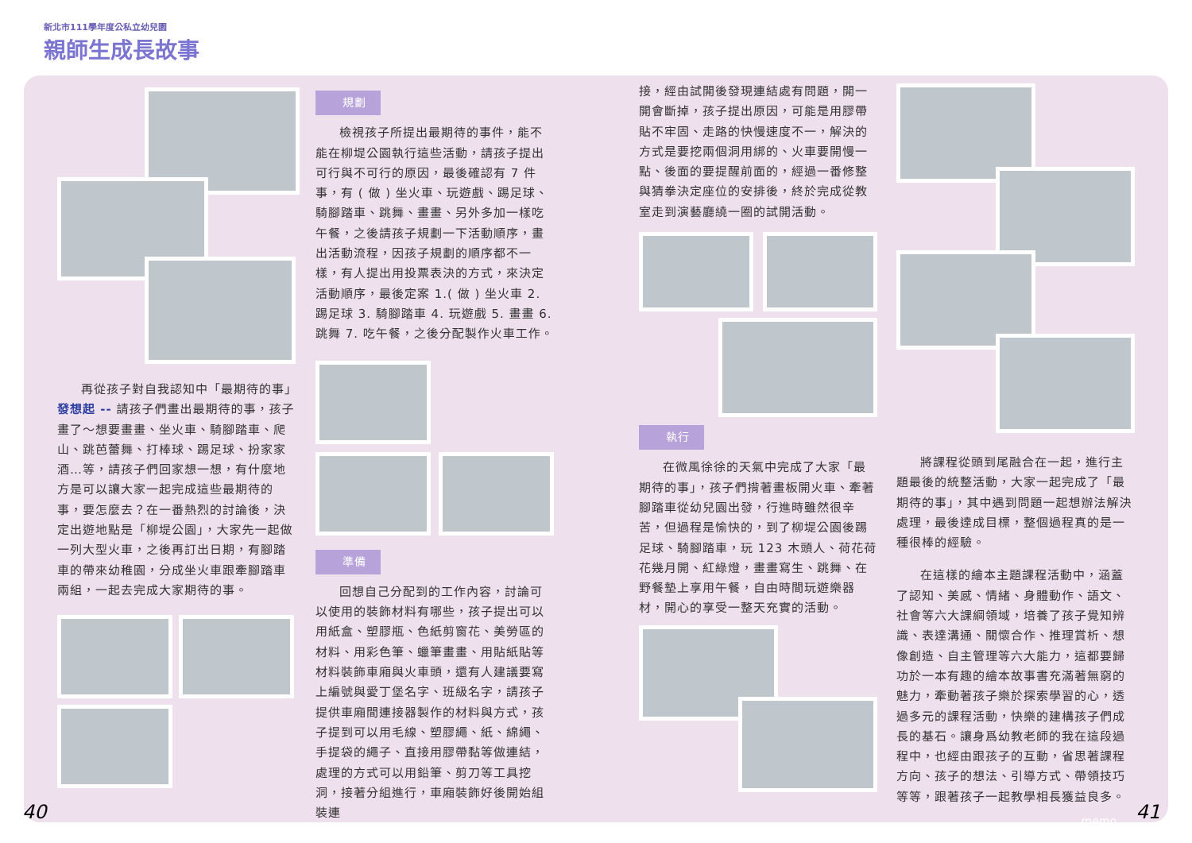新北市111學年度公私立幼兒園
親師生成長故事
再從孩子對自我認知中「最期待的事」
發想起 -- 請孩子們畫出最期待的事，孩子畫了～想要畫畫、坐火車、騎腳踏車、爬山、跳芭蕾舞、打棒球、踢足球、扮家家酒…等，請孩子們回家想一想，有什麼地方是可以讓大家一起完成這些最期待的事，要怎麼去？在一番熱烈的討論後，決定出遊地點是「柳堤公園」，大家先一起做一列大型火車，之後再訂出日期，有腳踏車的帶來幼稚園，分成坐火車跟牽腳踏車兩組，一起去完成大家期待的事。
規劃
檢視孩子所提出最期待的事件，能不能在柳堤公園執行這些活動，請孩子提出可行與不可行的原因，最後確認有 7 件事，有 ( 做 ) 坐火車、玩遊戲、踢足球、騎腳踏車、跳舞、畫畫、另外多加一樣吃午餐，之後請孩子規劃一下活動順序，畫出活動流程，因孩子規劃的順序都不一樣，有人提出用投票表決的方式，來決定活動順序，最後定案 1.( 做 ) 坐火車 2. 踢足球 3. 騎腳踏車 4. 玩遊戲 5. 畫畫 6. 跳舞 7. 吃午餐，之後分配製作火車工作。
準備
回想自己分配到的工作內容，討論可以使用的裝飾材料有哪些，孩子提出可以用紙盒、塑膠瓶、色紙剪窗花、美勞區的材料、用彩色筆、蠟筆畫畫、用貼紙貼等材料裝飾車廂與火車頭，還有人建議要寫上編號與愛丁堡名字、班級名字，請孩子提供車廂間連接器製作的材料與方式，孩子提到可以用毛線、塑膠繩、紙、綿繩、手提袋的繩子、直接用膠帶黏等做連結，處理的方式可以用鉛筆、剪刀等工具挖洞，接著分組進行，車廂裝飾好後開始組裝連
接，經由試開後發現連結處有問題，開一開會斷掉，孩子提出原因，可能是用膠帶貼不牢固、走路的快慢速度不一，解決的方式是要挖兩個洞用綁的、火車要開慢一點、後面的要提醒前面的，經過一番修整與猜拳決定座位的安排後，終於完成從教室走到演藝廳繞一圈的試開活動。
執行
在微風徐徐的天氣中完成了大家「最期待的事」，孩子們揹著畫板開火車、牽著腳踏車從幼兒園出發，行進時雖然很辛苦，但過程是愉快的，到了柳堤公園後踢足球、騎腳踏車，玩 123 木頭人、荷花荷花幾月開、紅綠燈，畫畫寫生、跳舞、在野餐墊上享用午餐，自由時間玩遊樂器材，開心的享受一整天充實的活動。
將課程從頭到尾融合在一起，進行主題最後的統整活動，大家一起完成了「最期待的事」，其中遇到問題一起想辦法解決處理，最後達成目標，整個過程真的是一種很棒的經驗。
在這樣的繪本主題課程活動中，涵蓋了認知、美感、情緒、身體動作、語文、社會等六大課綱領域，培養了孩子覺知辨識、表達溝通、關懷合作、推理賞析、想像創造、自主管理等六大能力，這都要歸功於一本有趣的繪本故事書充滿著無窮的魅力，牽動著孩子樂於探索學習的心，透過多元的課程活動，快樂的建構孩子們成長的基石。讓身爲幼教老師的我在這段過程中，也經由跟孩子的互動，省思著課程方向、孩子的想法、引導方式、帶領技巧等等，跟著孩子一起教學相長獲益良多。
40 41 memo